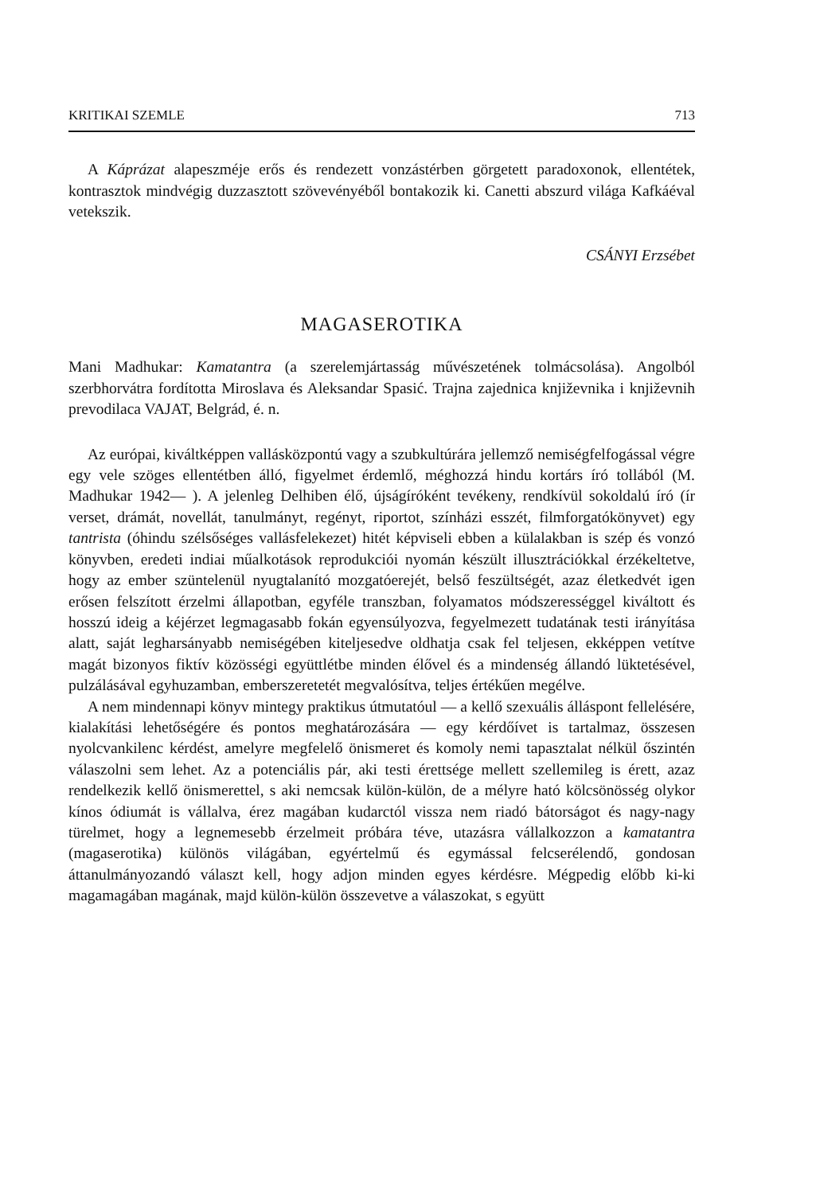KRITIKAI SZEMLE 713
A Káprázat alapeszméje erős és rendezett vonzástérben görgetett paradoxonok, ellentétek, kontrasztok mindvégig duzzasztott szövevényéből bontakozik ki. Canetti abszurd világa Kafkáéval vetekszik.
CSÁNYI Erzsébet
MAGASEROTIKA
Mani Madhukar: Kamatantra (a szerelemjártasság művészetének tolmácsolása). Angolból szerbhorvátra fordította Miroslava és Aleksandar Spasić. Trajna zajednica književnika i književnih prevodilaca VAJAT, Belgrád, é. n.
Az európai, kiváltképpen vallásközpontú vagy a szubkultúrára jellemző nemiségfelfogással végre egy vele szöges ellentétben álló, figyelmet érdemlő, méghozzá hindu kortárs író tollából (M. Madhukar 1942— ). A jelenleg Delhiben élő, újságíróként tevékeny, rendkívül sokoldalú író (ír verset, drámát, novellát, tanulmányt, regényt, riportot, színházi esszét, filmforgatókönyvet) egy tantrista (óhindu szélsőséges vallásfelekezet) hitét képviseli ebben a külalakban is szép és vonzó könyvben, eredeti indiai műalkotások reprodukciói nyomán készült illusztrációkkal érzékeltetve, hogy az ember szüntelenül nyugtalanító mozgatóerejét, belső feszültségét, azaz életkedvét igen erősen felszított érzelmi állapotban, egyféle transzban, folyamatos módszerességgel kiváltott és hosszú ideig a kéjérzet legmagasabb fokán egyensúlyozva, fegyelmezett tudatának testi irányítása alatt, saját legharsányabb nemiségében kiteljesedve oldhatja csak fel teljesen, ekképpen vetítve magát bizonyos fiktív közösségi együttlétbe minden élővel és a mindenség állandó lüktetésével, pulzálásával egyhuzamban, emberszeretetét megvalósítva, teljes értékűen megélve.
A nem mindennapi könyv mintegy praktikus útmutatóul — a kellő szexuális álláspont fellelésére, kialakítási lehetőségére és pontos meghatározására — egy kérdőívet is tartalmaz, összesen nyolcvankilenc kérdést, amelyre megfelelő önismeret és komoly nemi tapasztalat nélkül őszintén válaszolni sem lehet. Az a potenciális pár, aki testi érettsége mellett szellemileg is érett, azaz rendelkezik kellő önismerettel, s aki nemcsak külön-külön, de a mélyre ható kölcsönösség olykor kínos ódiumát is vállalva, érez magában kudarctól vissza nem riadó bátorságot és nagy-nagy türelmet, hogy a legnemesebb érzelmeit próbára téve, utazásra vállalkozzon a kamatantra (magaserotika) különös világában, egyértelmű és egymással felcserélendő, gondosan áttanulmányozandó választ kell, hogy adjon minden egyes kérdésre. Mégpedig előbb ki-ki magamagában magának, majd külön-külön összevetve a válaszokat, s együtt